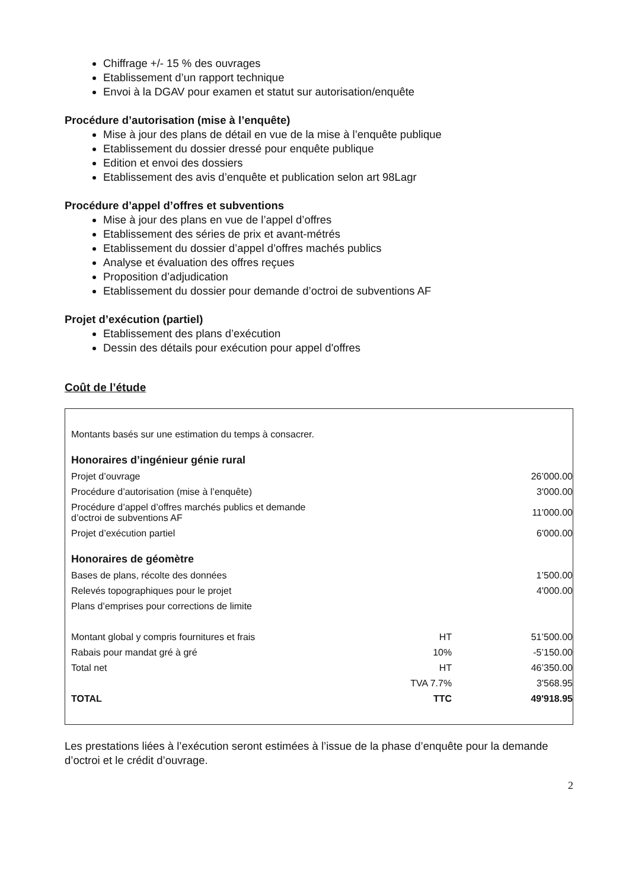Chiffrage +/- 15 % des ouvrages
Etablissement d’un rapport technique
Envoi à la DGAV pour examen et statut sur autorisation/enquête
Procédure d’autorisation (mise à l’enquête)
Mise à jour des plans de détail en vue de la mise à l’enquête publique
Etablissement du dossier dressé pour enquête publique
Edition et envoi des dossiers
Etablissement des avis d’enquête et publication selon art 98Lagr
Procédure d’appel d’offres et subventions
Mise à jour des plans en vue de l’appel d’offres
Etablissement des séries de prix et avant-métrés
Etablissement du dossier d’appel d’offres machés publics
Analyse et évaluation des offres reçues
Proposition d’adjudication
Etablissement du dossier pour demande d’octroi de subventions AF
Projet d’exécution (partiel)
Etablissement des plans d’exécution
Dessin des détails pour exécution pour appel d'offres
Coût de l’étude
| Montants basés sur une estimation du temps à consacrer. | | |
| Honoraires d’ingénieur génie rural | | |
| Projet d’ouvrage | | 26’000.00 |
| Procédure d’autorisation (mise à l’enquête) | | 3'000.00 |
| Procédure d’appel d’offres marchés publics et demande d’octroi de subventions AF | | 11'000.00 |
| Projet d’exécution partiel | | 6'000.00 |
| Honoraires de géomètre | | |
| Bases de plans, récolte des données | | 1’500.00 |
| Relevés topographiques pour le projet | | 4'000.00 |
| Plans d’emprises pour corrections de limite | | |
| Montant global y compris fournitures et frais | HT | 51’500.00 |
| Rabais pour mandat gré à gré | 10% | -5’150.00 |
| Total net | HT | 46’350.00 |
| | TVA 7.7% | 3'568.95 |
| TOTAL | TTC | 49'918.95 |
Les prestations liées à l’exécution seront estimées à l’issue de la phase d’enquête pour la demande d’octroi et le crédit d’ouvrage.
2